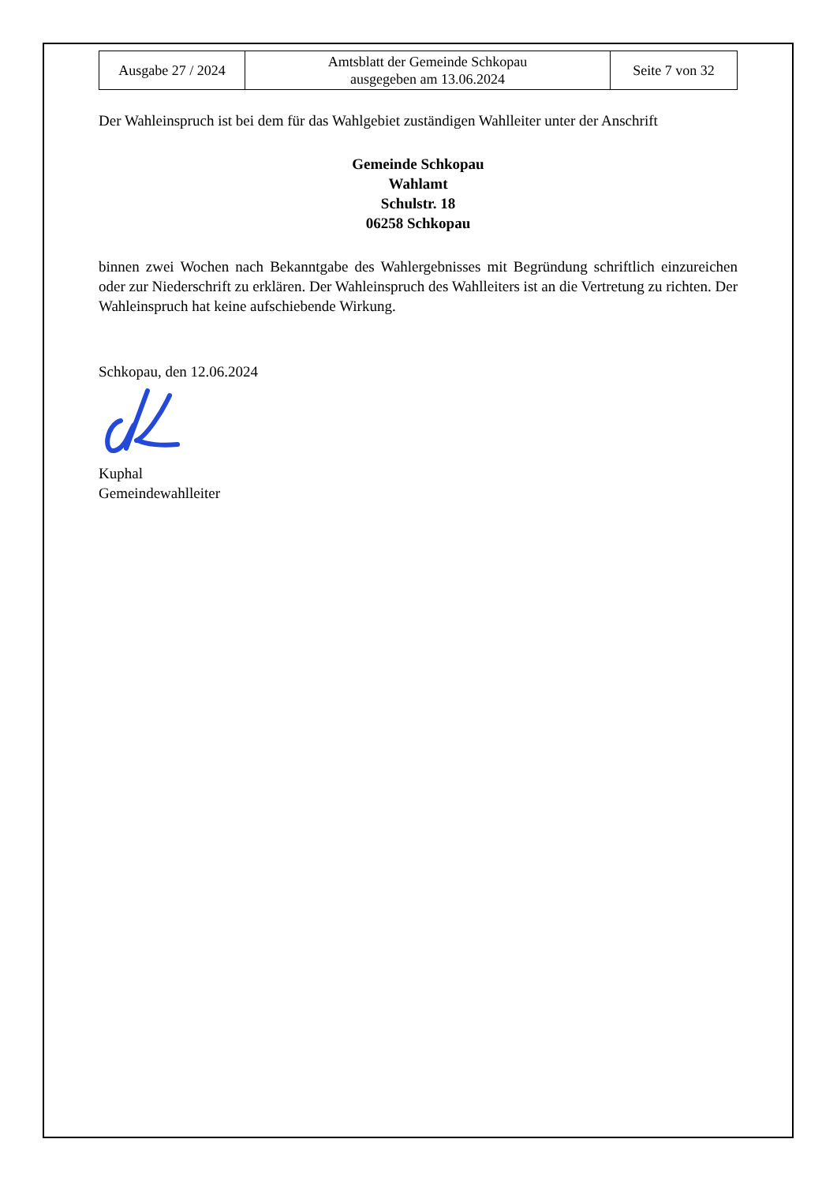| Ausgabe 27 / 2024 | Amtsblatt der Gemeinde Schkopau ausgegeben am 13.06.2024 | Seite 7 von 32 |
Der Wahleinspruch ist bei dem für das Wahlgebiet zuständigen Wahlleiter unter der Anschrift
Gemeinde Schkopau
Wahlamt
Schulstr. 18
06258 Schkopau
binnen zwei Wochen nach Bekanntgabe des Wahlergebnisses mit Begründung schriftlich einzureichen oder zur Niederschrift zu erklären. Der Wahleinspruch des Wahlleiters ist an die Vertretung zu richten. Der Wahleinspruch hat keine aufschiebende Wirkung.
Schkopau, den 12.06.2024
Kuphal
Gemeindewahlleiter